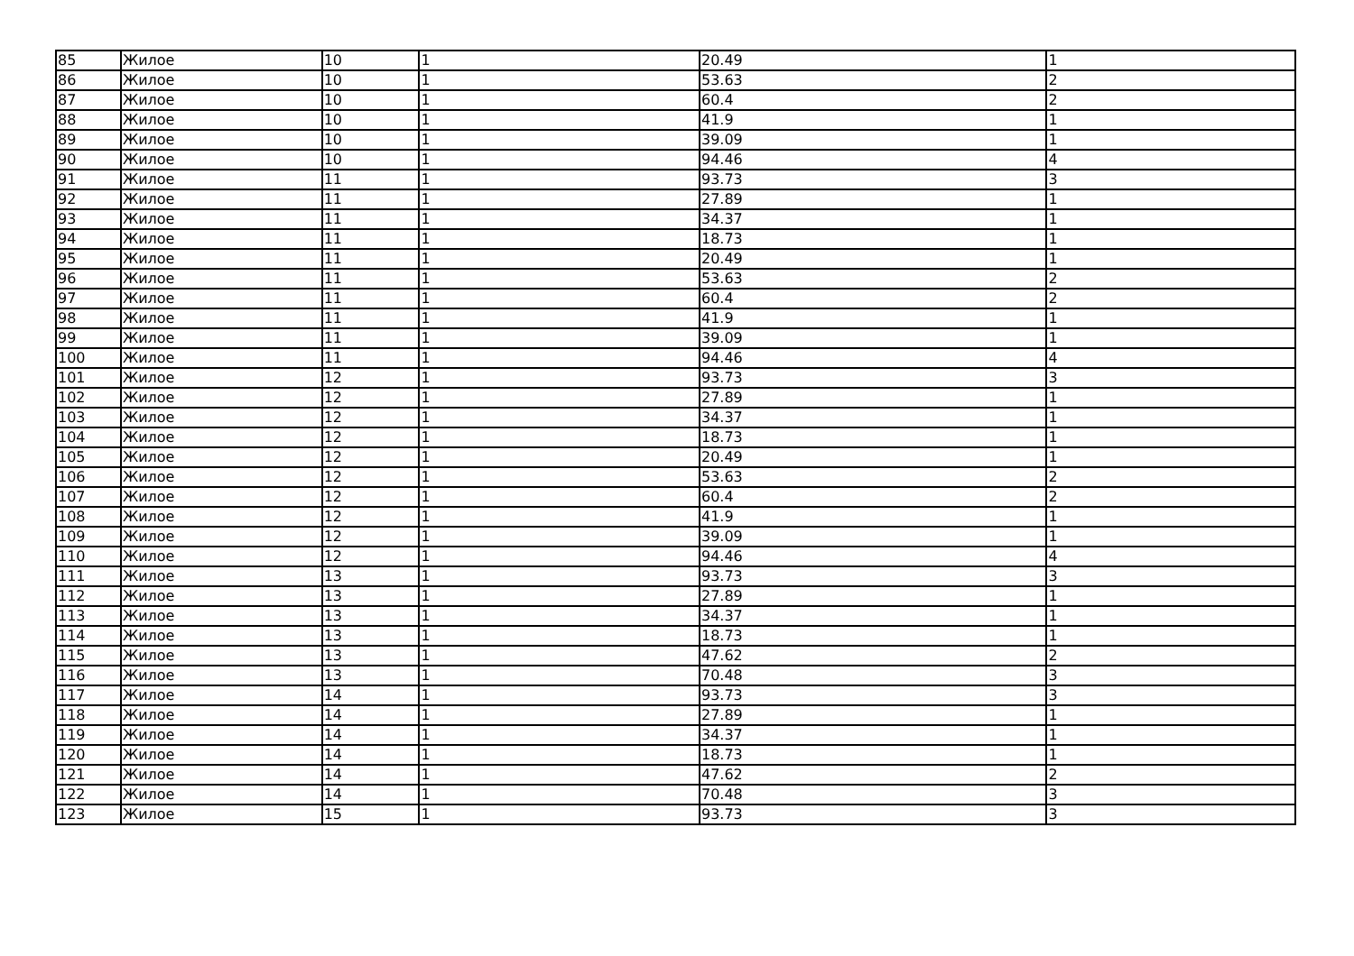| 85 | Жилое | 10 | 1 | 20.49 | 1 |
| 86 | Жилое | 10 | 1 | 53.63 | 2 |
| 87 | Жилое | 10 | 1 | 60.4 | 2 |
| 88 | Жилое | 10 | 1 | 41.9 | 1 |
| 89 | Жилое | 10 | 1 | 39.09 | 1 |
| 90 | Жилое | 10 | 1 | 94.46 | 4 |
| 91 | Жилое | 11 | 1 | 93.73 | 3 |
| 92 | Жилое | 11 | 1 | 27.89 | 1 |
| 93 | Жилое | 11 | 1 | 34.37 | 1 |
| 94 | Жилое | 11 | 1 | 18.73 | 1 |
| 95 | Жилое | 11 | 1 | 20.49 | 1 |
| 96 | Жилое | 11 | 1 | 53.63 | 2 |
| 97 | Жилое | 11 | 1 | 60.4 | 2 |
| 98 | Жилое | 11 | 1 | 41.9 | 1 |
| 99 | Жилое | 11 | 1 | 39.09 | 1 |
| 100 | Жилое | 11 | 1 | 94.46 | 4 |
| 101 | Жилое | 12 | 1 | 93.73 | 3 |
| 102 | Жилое | 12 | 1 | 27.89 | 1 |
| 103 | Жилое | 12 | 1 | 34.37 | 1 |
| 104 | Жилое | 12 | 1 | 18.73 | 1 |
| 105 | Жилое | 12 | 1 | 20.49 | 1 |
| 106 | Жилое | 12 | 1 | 53.63 | 2 |
| 107 | Жилое | 12 | 1 | 60.4 | 2 |
| 108 | Жилое | 12 | 1 | 41.9 | 1 |
| 109 | Жилое | 12 | 1 | 39.09 | 1 |
| 110 | Жилое | 12 | 1 | 94.46 | 4 |
| 111 | Жилое | 13 | 1 | 93.73 | 3 |
| 112 | Жилое | 13 | 1 | 27.89 | 1 |
| 113 | Жилое | 13 | 1 | 34.37 | 1 |
| 114 | Жилое | 13 | 1 | 18.73 | 1 |
| 115 | Жилое | 13 | 1 | 47.62 | 2 |
| 116 | Жилое | 13 | 1 | 70.48 | 3 |
| 117 | Жилое | 14 | 1 | 93.73 | 3 |
| 118 | Жилое | 14 | 1 | 27.89 | 1 |
| 119 | Жилое | 14 | 1 | 34.37 | 1 |
| 120 | Жилое | 14 | 1 | 18.73 | 1 |
| 121 | Жилое | 14 | 1 | 47.62 | 2 |
| 122 | Жилое | 14 | 1 | 70.48 | 3 |
| 123 | Жилое | 15 | 1 | 93.73 | 3 |